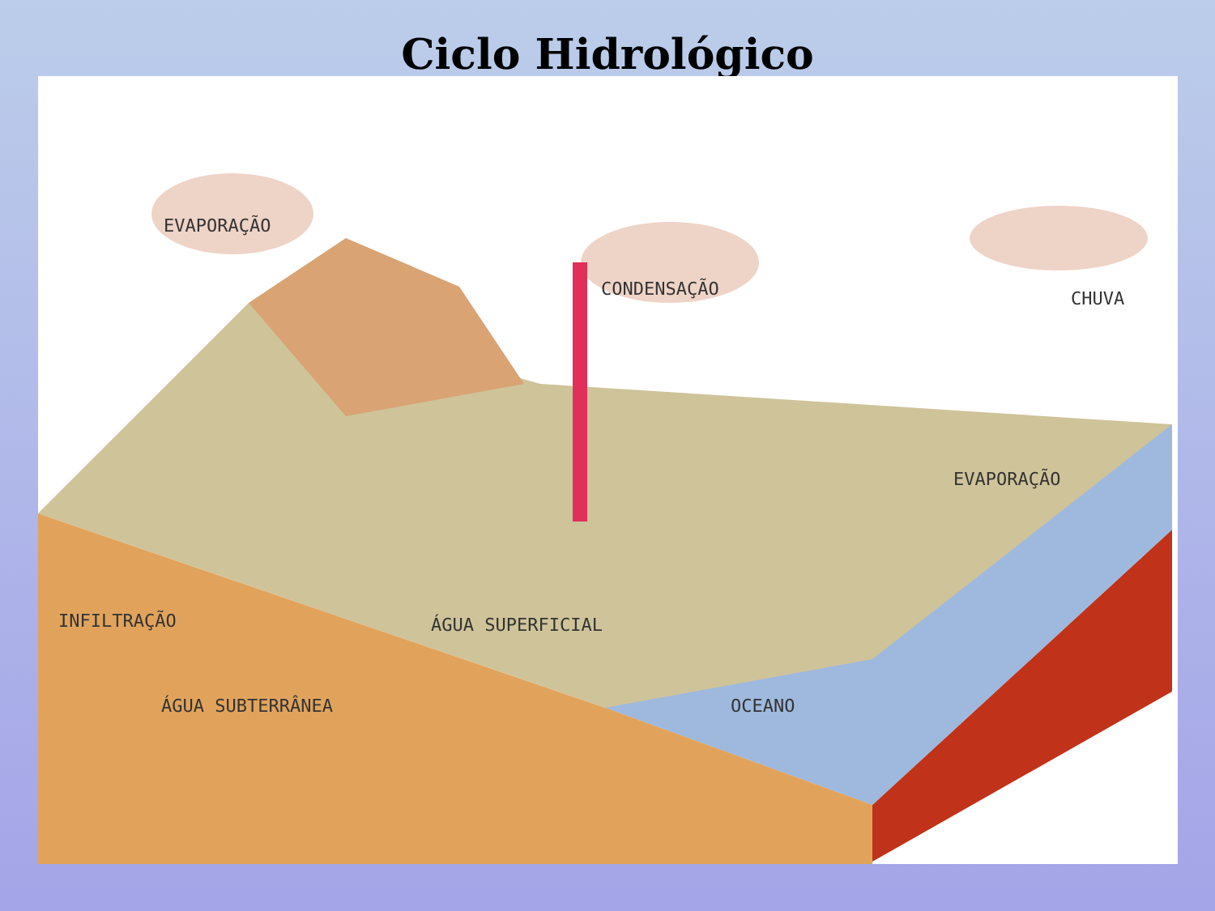Ciclo Hidrológico
EVAPORAÇÃO
CONDENSAÇÃO CHUVA
EVAPORAÇÃO
INFILTRAÇÃO ÁGUA SUPERFICIAL
ÁGUA SUBTERRÂNEA OCEANO